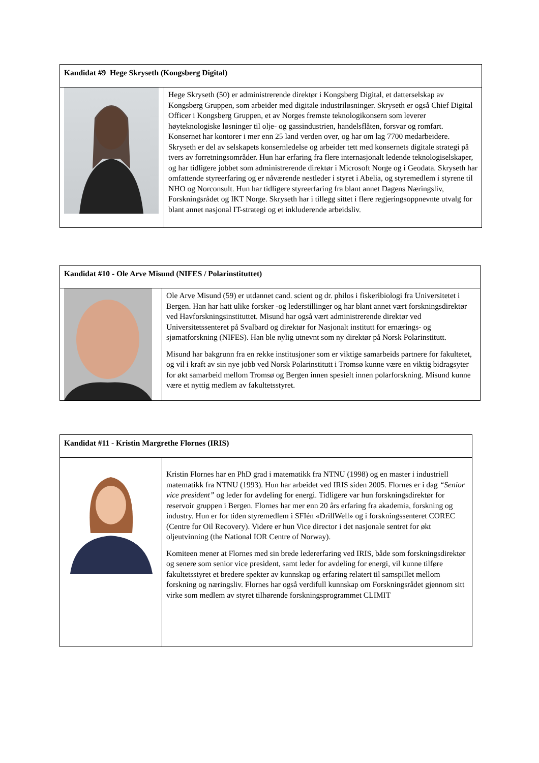| Kandidat #9 Hege Skryseth (Kongsberg Digital) | |
| | Hege Skryseth (50) er administrerende direktør i Kongsberg Digital, et datterselskap av Kongsberg Gruppen, som arbeider med digitale industriløsninger. Skryseth er også Chief Digital Officer i Kongsberg Gruppen, et av Norges fremste teknologikonsern som leverer høyteknologiske løsninger til olje- og gassindustrien, handelsflåten, forsvar og romfart. Konsernet har kontorer i mer enn 25 land verden over, og har om lag 7700 medarbeidere. Skryseth er del av selskapets konsernledelse og arbeider tett med konsernets digitale strategi på tvers av forretningsområder. Hun har erfaring fra flere internasjonalt ledende teknologiselskaper, og har tidligere jobbet som administrerende direktør i Microsoft Norge og i Geodata. Skryseth har omfattende styreerfaring og er nåværende nestleder i styret i Abelia, og styremedlem i styrene til NHO og Norconsult. Hun har tidligere styreerfaring fra blant annet Dagens Næringsliv, Forskningsrådet og IKT Norge. Skryseth har i tillegg sittet i flere regjeringsoppnevnte utvalg for blant annet nasjonal IT-strategi og et inkluderende arbeidsliv. |
| Kandidat #10 - Ole Arve Misund (NIFES / Polarinstituttet) | |
| | Ole Arve Misund (59) er utdannet cand. scient og dr. philos i fiskeribiologi fra Universitetet i Bergen. Han har hatt ulike forsker -og lederstillinger og har blant annet vært forskningsdirektør ved Havforskningsinstituttet. Misund har også vært administrerende direktør ved Universitetssenteret på Svalbard og direktør for Nasjonalt institutt for ernærings- og sjømatforskning (NIFES). Han ble nylig utnevnt som ny direktør på Norsk Polarinstitutt. Misund har bakgrunn fra en rekke institusjoner som er viktige samarbeids partnere for fakultetet, og vil i kraft av sin nye jobb ved Norsk Polarinstitutt i Tromsø kunne være en viktig bidragsyter for økt samarbeid mellom Tromsø og Bergen innen spesielt innen polarforskning. Misund kunne være et nyttig medlem av fakultetsstyret. |
| Kandidat #11 - Kristin Margrethe Flornes (IRIS) | |
| | Kristin Flornes har en PhD grad i matematikk fra NTNU (1998) og en master i industriell matematikk fra NTNU (1993). Hun har arbeidet ved IRIS siden 2005. Flornes er i dag “Senior vice president” og leder for avdeling for energi. Tidligere var hun forskningsdirektør for reservoir gruppen i Bergen. Flornes har mer enn 20 års erfaring fra akademia, forskning og industry. Hun er for tiden styremedlem i SFIén «DrillWell» og i forskningssenteret COREC (Centre for Oil Recovery). Videre er hun Vice director i det nasjonale sentret for økt oljeutvinning (the National IOR Centre of Norway). Komiteen mener at Flornes med sin brede ledererfaring ved IRIS, både som forskningsdirektør og senere som senior vice president, samt leder for avdeling for energi, vil kunne tilføre fakultetsstyret et bredere spekter av kunnskap og erfaring relatert til samspillet mellom forskning og næringsliv. Flornes har også verdifull kunnskap om Forskningsrådet gjennom sitt virke som medlem av styret tilhørende forskningsprogrammet CLIMIT |